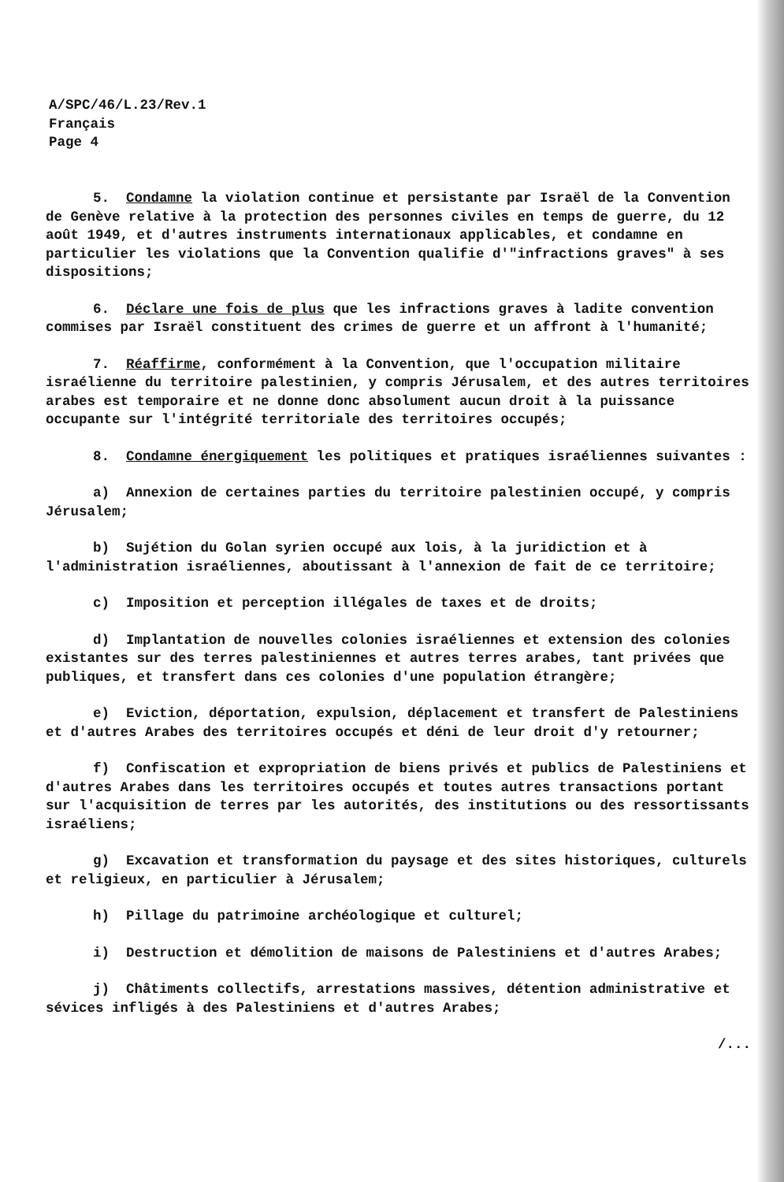A/SPC/46/L.23/Rev.1
Français
Page 4
5. Condamne la violation continue et persistante par Israël de la Convention de Genève relative à la protection des personnes civiles en temps de guerre, du 12 août 1949, et d'autres instruments internationaux applicables, et condamne en particulier les violations que la Convention qualifie d'"infractions graves" à ses dispositions;
6. Déclare une fois de plus que les infractions graves à ladite convention commises par Israël constituent des crimes de guerre et un affront à l'humanité;
7. Réaffirme, conformément à la Convention, que l'occupation militaire israélienne du territoire palestinien, y compris Jérusalem, et des autres territoires arabes est temporaire et ne donne donc absolument aucun droit à la puissance occupante sur l'intégrité territoriale des territoires occupés;
8. Condamne énergiquement les politiques et pratiques israéliennes suivantes :
a) Annexion de certaines parties du territoire palestinien occupé, y compris Jérusalem;
b) Sujétion du Golan syrien occupé aux lois, à la juridiction et à l'administration israéliennes, aboutissant à l'annexion de fait de ce territoire;
c) Imposition et perception illégales de taxes et de droits;
d) Implantation de nouvelles colonies israéliennes et extension des colonies existantes sur des terres palestiniennes et autres terres arabes, tant privées que publiques, et transfert dans ces colonies d'une population étrangère;
e) Eviction, déportation, expulsion, déplacement et transfert de Palestiniens et d'autres Arabes des territoires occupés et déni de leur droit d'y retourner;
f) Confiscation et expropriation de biens privés et publics de Palestiniens et d'autres Arabes dans les territoires occupés et toutes autres transactions portant sur l'acquisition de terres par les autorités, des institutions ou des ressortissants israéliens;
g) Excavation et transformation du paysage et des sites historiques, culturels et religieux, en particulier à Jérusalem;
h) Pillage du patrimoine archéologique et culturel;
i) Destruction et démolition de maisons de Palestiniens et d'autres Arabes;
j) Châtiments collectifs, arrestations massives, détention administrative et sévices infligés à des Palestiniens et d'autres Arabes;
/...